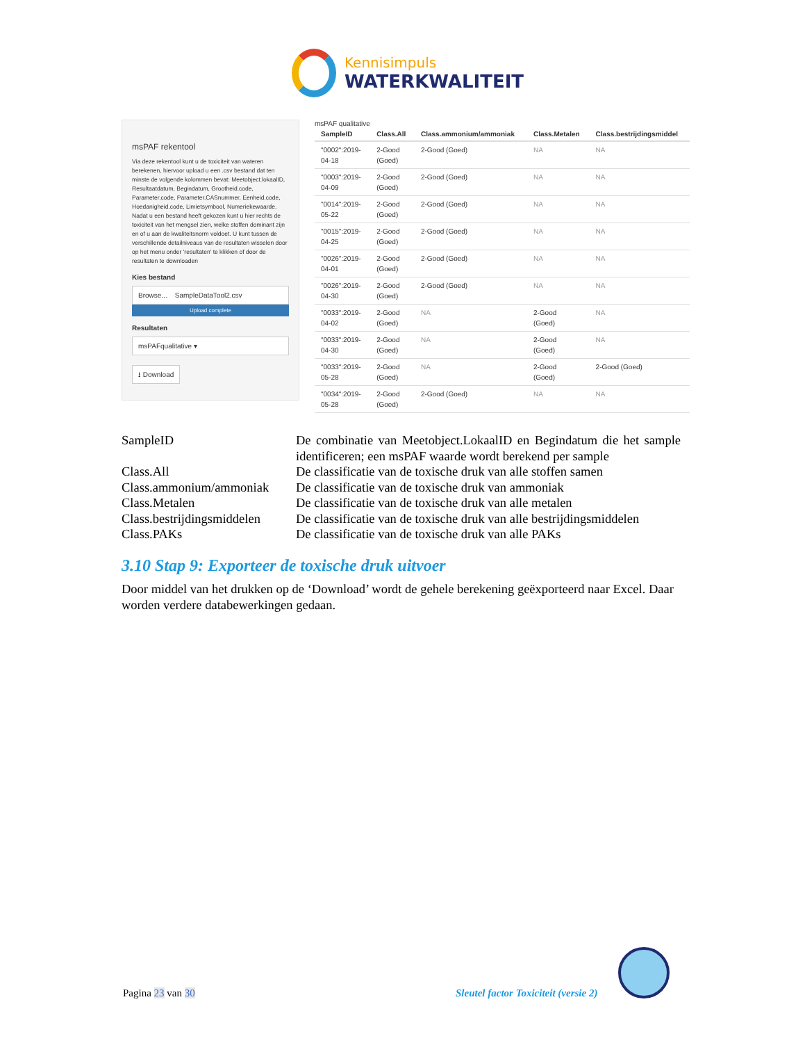Kennisimpuls
WATERKWALITEIT
msPAF rekentool
Via deze rekentool kunt u de toxiciteit van wateren berekenen, hiervoor upload u een .csv bestand dat ten minste de volgende kolommen bevat: Meetobject.lokaalID, Resultaatdatum, Begindatum, Grootheid.code, Parameter.code, Parameter.CASnummer, Eenheid.code, Hoedanigheid.code, Limietsymbool, Numeriekewaarde. Nadat u een bestand heeft gekozen kunt u hier rechts de toxiciteit van het mengsel zien, welke stoffen dominant zijn en of u aan de kwaliteitsnorm voldoet. U kunt tussen de verschillende detailniveaus van de resultaten wisselen door op het menu onder 'resultaten' te klikken of door de resultaten te downloaden
Kies bestand
Browse... SampleDataTool2.csv
Upload complete
Resultaten
msPAFqualitative ▾
⭳ Download
msPAF qualitative
| SampleID | Class.All | Class.ammonium/ammoniak | Class.Metalen | Class.bestrijdingsmiddel |
| --- | --- | --- | --- | --- |
| "0002":2019- 04-18 | 2-Good (Goed) | 2-Good (Goed) | NA | NA |
| "0003":2019- 04-09 | 2-Good (Goed) | 2-Good (Goed) | NA | NA |
| "0014":2019- 05-22 | 2-Good (Goed) | 2-Good (Goed) | NA | NA |
| "0015":2019- 04-25 | 2-Good (Goed) | 2-Good (Goed) | NA | NA |
| "0026":2019- 04-01 | 2-Good (Goed) | 2-Good (Goed) | NA | NA |
| "0026":2019- 04-30 | 2-Good (Goed) | 2-Good (Goed) | NA | NA |
| "0033":2019- 04-02 | 2-Good (Goed) | NA | 2-Good (Goed) | NA |
| "0033":2019- 04-30 | 2-Good (Goed) | NA | 2-Good (Goed) | NA |
| "0033":2019- 05-28 | 2-Good (Goed) | NA | 2-Good (Goed) | 2-Good (Goed) |
| "0034":2019- 05-28 | 2-Good (Goed) | 2-Good (Goed) | NA | NA |
SampleID De combinatie van Meetobject.LokaalID en Begindatum die het sample identificeren; een msPAF waarde wordt berekend per sample
Class.All De classificatie van de toxische druk van alle stoffen samen
Class.ammonium/ammoniak
De classificatie van de toxische druk van ammoniak
Class.Metalen De classificatie van de toxische druk van alle metalen
Class.bestrijdingsmiddelen
De classificatie van de toxische druk van alle bestrijdingsmiddelen
Class.PAKs De classificatie van de toxische druk van alle PAKs
3.10 Stap 9: Exporteer de toxische druk uitvoer
Door middel van het drukken op de ‘Download’ wordt de gehele berekening geëxporteerd naar Excel. Daar worden verdere databewerkingen gedaan.
Pagina 23 van 30
Sleutel factor Toxiciteit (versie 2)